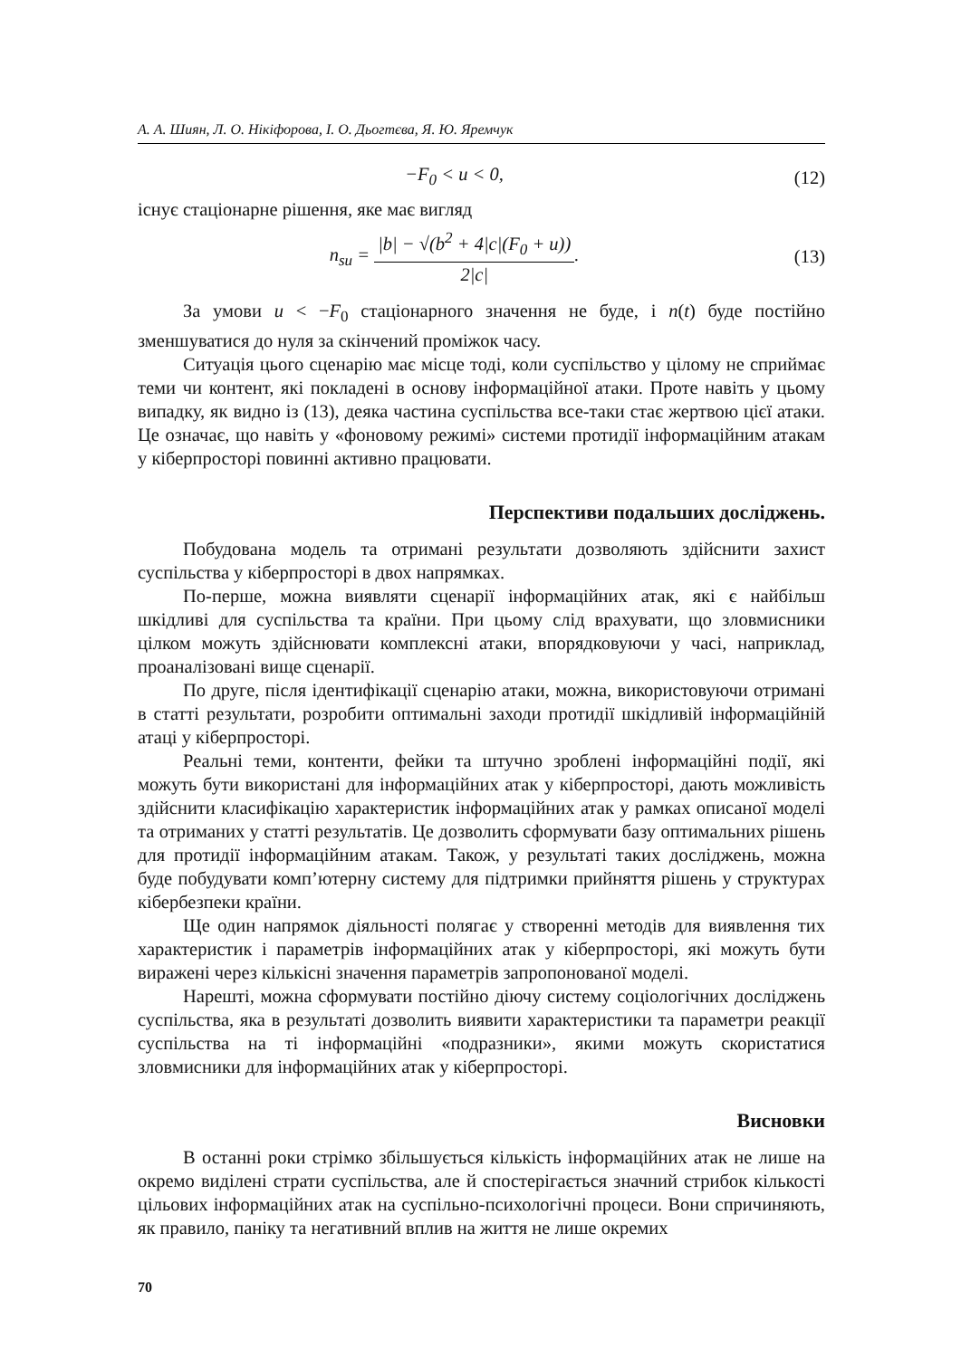А. А. Шиян, Л. О. Нікіфорова, І. О. Дьогтєва, Я. Ю. Яремчук
−F<sub>0</sub> < u < 0, (12)
існує стаціонарне рішення, яке має вигляд
n<sub>su</sub> = |b| − √(b<sup>2</sup> + 4|c|(F<sub>0</sub> + u)) 2|c|.
(13)
За умови u < −F<sub>0</sub> стаціонарного значення не буде, і n(t) буде постійно зменшуватися до нуля за скінчений проміжок часу.
Ситуація цього сценарію має місце тоді, коли суспільство у цілому не сприймає теми чи контент, які покладені в основу інформаційної атаки. Проте навіть у цьому випадку, як видно із (13), деяка частина суспільства все-таки стає жертвою цієї атаки. Це означає, що навіть у «фоновому режимі» системи протидії інформаційним атакам у кіберпросторі повинні активно працювати.
Перспективи подальших досліджень.
Побудована модель та отримані результати дозволяють здійснити захист суспільства у кіберпросторі в двох напрямках.
По-перше, можна виявляти сценарії інформаційних атак, які є найбільш шкідливі для суспільства та країни. При цьому слід врахувати, що зловмисники цілком можуть здійснювати комплексні атаки, впорядковуючи у часі, наприклад, проаналізовані вище сценарії.
По друге, після ідентифікації сценарію атаки, можна, використовуючи отримані в статті результати, розробити оптимальні заходи протидії шкідливій інформаційній атаці у кіберпросторі.
Реальні теми, контенти, фейки та штучно зроблені інформаційні події, які можуть бути використані для інформаційних атак у кіберпросторі, дають можливість здійснити класифікацію характеристик інформаційних атак у рамках описаної моделі та отриманих у статті результатів. Це дозволить сформувати базу оптимальних рішень для протидії інформаційним атакам. Також, у результаті таких досліджень, можна буде побудувати комп’ютерну систему для підтримки прийняття рішень у структурах кібербезпеки країни.
Ще один напрямок діяльності полягає у створенні методів для виявлення тих характеристик і параметрів інформаційних атак у кіберпросторі, які можуть бути виражені через кількісні значення параметрів запропонованої моделі.
Нарешті, можна сформувати постійно діючу систему соціологічних досліджень суспільства, яка в результаті дозволить виявити характеристики та параметри реакції суспільства на ті інформаційні «подразники», якими можуть скористатися зловмисники для інформаційних атак у кіберпросторі.
Висновки
В останні роки стрімко збільшується кількість інформаційних атак не лише на окремо виділені страти суспільства, але й спостерігається значний стрибок кількості цільових інформаційних атак на суспільно-психологічні процеси. Вони спричиняють, як правило, паніку та негативний вплив на життя не лише окремих
70